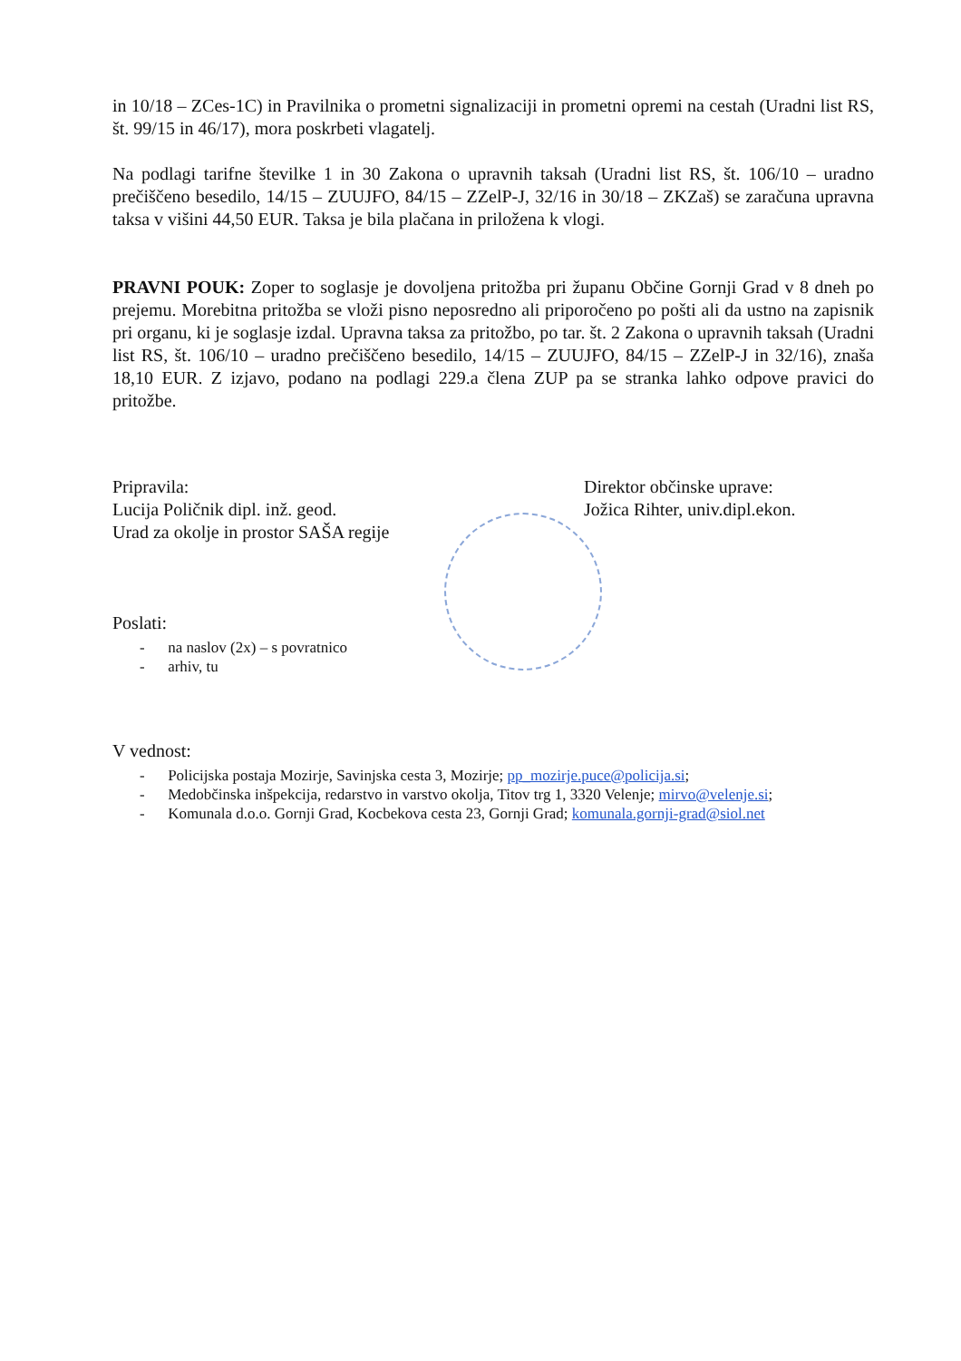in 10/18 – ZCes-1C) in Pravilnika o prometni signalizaciji in prometni opremi na cestah (Uradni list RS, št. 99/15 in 46/17), mora poskrbeti vlagatelj.
Na podlagi tarifne številke 1 in 30 Zakona o upravnih taksah (Uradni list RS, št. 106/10 – uradno prečiščeno besedilo, 14/15 – ZUUJFO, 84/15 – ZZelP-J, 32/16 in 30/18 – ZKZaš) se zaračuna upravna taksa v višini 44,50 EUR. Taksa je bila plačana in priložena k vlogi.
PRAVNI POUK: Zoper to soglasje je dovoljena pritožba pri županu Občine Gornji Grad v 8 dneh po prejemu. Morebitna pritožba se vloži pisno neposredno ali priporočeno po pošti ali da ustno na zapisnik pri organu, ki je soglasje izdal. Upravna taksa za pritožbo, po tar. št. 2 Zakona o upravnih taksah (Uradni list RS, št. 106/10 – uradno prečiščeno besedilo, 14/15 – ZUUJFO, 84/15 – ZZelP-J in 32/16), znaša 18,10 EUR. Z izjavo, podano na podlagi 229.a člena ZUP pa se stranka lahko odpove pravici do pritožbe.
Pripravila:
Lucija Poličnik dipl. inž. geod.
Urad za okolje in prostor SAŠA regije
Direktor občinske uprave:
Jožica Rihter, univ.dipl.ekon.
Poslati:
- na naslov (2x) – s povratnico
- arhiv, tu
V vednost:
- Policijska postaja Mozirje, Savinjska cesta 3, Mozirje; pp_mozirje.puce@policija.si;
- Medobčinska inšpekcija, redarstvo in varstvo okolja, Titov trg 1, 3320 Velenje; mirvo@velenje.si;
- Komunala d.o.o. Gornji Grad, Kocbekova cesta 23, Gornji Grad; komunala.gornji-grad@siol.net